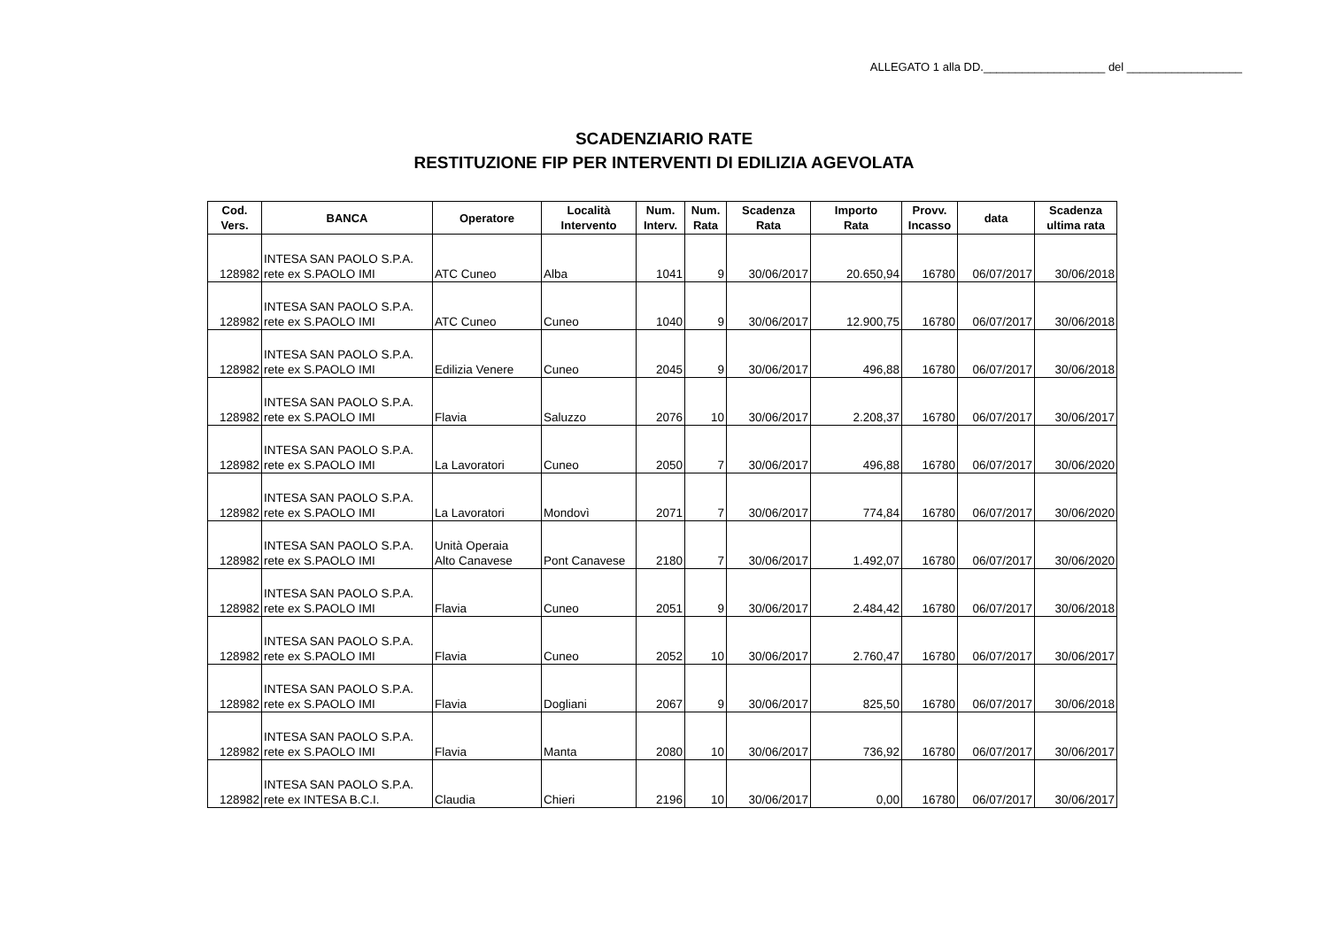ALLEGATO 1 alla DD.___________________ del __________________
SCADENZIARIO RATE
RESTITUZIONE FIP PER INTERVENTI DI EDILIZIA AGEVOLATA
| Cod. Vers. | BANCA | Operatore | Località Intervento | Num. Interv. | Num. Rata | Scadenza Rata | Importo Rata | Provv. Incasso | data | Scadenza ultima rata |
| --- | --- | --- | --- | --- | --- | --- | --- | --- | --- | --- |
| 128982 | INTESA SAN PAOLO S.P.A. rete ex S.PAOLO IMI | ATC Cuneo | Alba | 1041 | 9 | 30/06/2017 | 20.650,94 | 16780 | 06/07/2017 | 30/06/2018 |
| 128982 | INTESA SAN PAOLO S.P.A. rete ex S.PAOLO IMI | ATC Cuneo | Cuneo | 1040 | 9 | 30/06/2017 | 12.900,75 | 16780 | 06/07/2017 | 30/06/2018 |
| 128982 | INTESA SAN PAOLO S.P.A. rete ex S.PAOLO IMI | Edilizia Venere | Cuneo | 2045 | 9 | 30/06/2017 | 496,88 | 16780 | 06/07/2017 | 30/06/2018 |
| 128982 | INTESA SAN PAOLO S.P.A. rete ex S.PAOLO IMI | Flavia | Saluzzo | 2076 | 10 | 30/06/2017 | 2.208,37 | 16780 | 06/07/2017 | 30/06/2017 |
| 128982 | INTESA SAN PAOLO S.P.A. rete ex S.PAOLO IMI | La Lavoratori | Cuneo | 2050 | 7 | 30/06/2017 | 496,88 | 16780 | 06/07/2017 | 30/06/2020 |
| 128982 | INTESA SAN PAOLO S.P.A. rete ex S.PAOLO IMI | La Lavoratori | Mondovì | 2071 | 7 | 30/06/2017 | 774,84 | 16780 | 06/07/2017 | 30/06/2020 |
| 128982 | INTESA SAN PAOLO S.P.A. rete ex S.PAOLO IMI | Unità Operaia Alto Canavese | Pont Canavese | 2180 | 7 | 30/06/2017 | 1.492,07 | 16780 | 06/07/2017 | 30/06/2020 |
| 128982 | INTESA SAN PAOLO S.P.A. rete ex S.PAOLO IMI | Flavia | Cuneo | 2051 | 9 | 30/06/2017 | 2.484,42 | 16780 | 06/07/2017 | 30/06/2018 |
| 128982 | INTESA SAN PAOLO S.P.A. rete ex S.PAOLO IMI | Flavia | Cuneo | 2052 | 10 | 30/06/2017 | 2.760,47 | 16780 | 06/07/2017 | 30/06/2017 |
| 128982 | INTESA SAN PAOLO S.P.A. rete ex S.PAOLO IMI | Flavia | Dogliani | 2067 | 9 | 30/06/2017 | 825,50 | 16780 | 06/07/2017 | 30/06/2018 |
| 128982 | INTESA SAN PAOLO S.P.A. rete ex S.PAOLO IMI | Flavia | Manta | 2080 | 10 | 30/06/2017 | 736,92 | 16780 | 06/07/2017 | 30/06/2017 |
| 128982 | INTESA SAN PAOLO S.P.A. rete ex INTESA B.C.I. | Claudia | Chieri | 2196 | 10 | 30/06/2017 | 0,00 | 16780 | 06/07/2017 | 30/06/2017 |